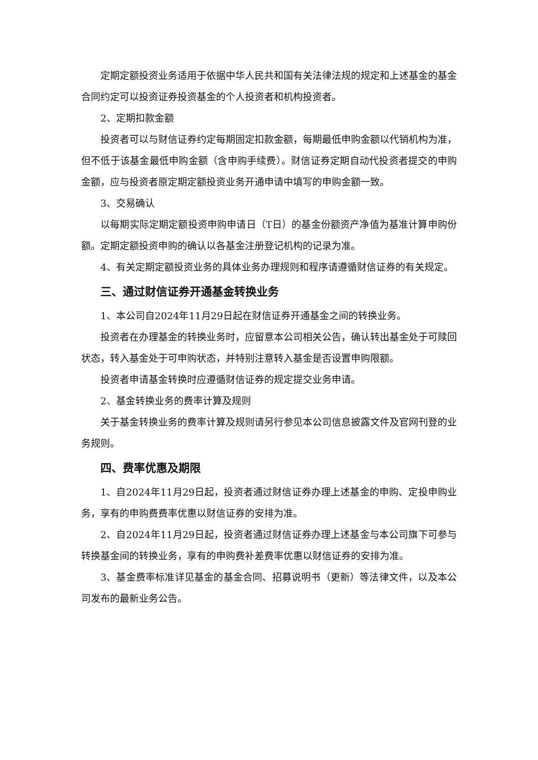定期定额投资业务适用于依据中华人民共和国有关法律法规的规定和上述基金的基金合同约定可以投资证券投资基金的个人投资者和机构投资者。
2、定期扣款金额
投资者可以与财信证券约定每期固定扣款金额，每期最低申购金额以代销机构为准，但不低于该基金最低申购金额（含申购手续费）。财信证券定期自动代投资者提交的申购金额，应与投资者原定期定额投资业务开通申请中填写的申购金额一致。
3、交易确认
以每期实际定期定额投资申购申请日（T日）的基金份额资产净值为基准计算申购份额。定期定额投资申购的确认以各基金注册登记机构的记录为准。
4、有关定期定额投资业务的具体业务办理规则和程序请遵循财信证券的有关规定。
三、通过财信证券开通基金转换业务
1、本公司自2024年11月29日起在财信证券开通基金之间的转换业务。
投资者在办理基金的转换业务时，应留意本公司相关公告，确认转出基金处于可赎回状态，转入基金处于可申购状态，并特别注意转入基金是否设置申购限额。
投资者申请基金转换时应遵循财信证券的规定提交业务申请。
2、基金转换业务的费率计算及规则
关于基金转换业务的费率计算及规则请另行参见本公司信息披露文件及官网刊登的业务规则。
四、费率优惠及期限
1、自2024年11月29日起，投资者通过财信证券办理上述基金的申购、定投申购业务，享有的申购费费率优惠以财信证券的安排为准。
2、自2024年11月29日起，投资者通过财信证券办理上述基金与本公司旗下可参与转换基金间的转换业务，享有的申购费补差费率优惠以财信证券的安排为准。
3、基金费率标准详见基金的基金合同、招募说明书（更新）等法律文件，以及本公司发布的最新业务公告。